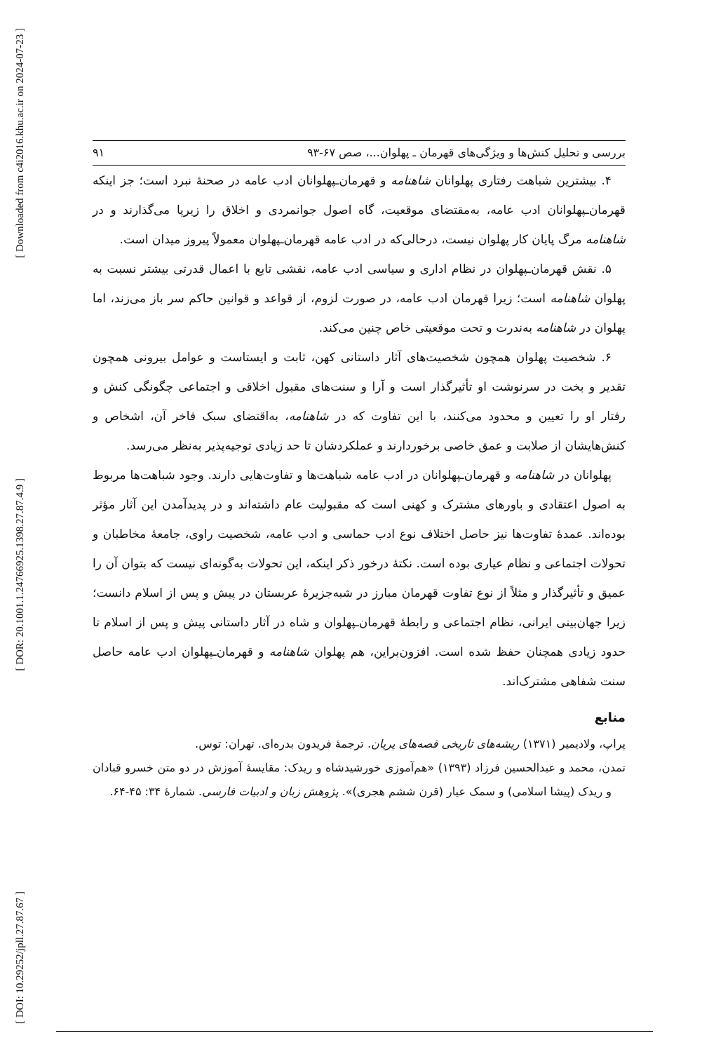[ Downloaded from c4i2016.khu.ac.ir on 2024-07-23 ]
[ DOR: 20.1001.1.24766925.1398.27.87.4.9 ]
[ DOI: 10.29252/jpll.27.87.67 ]
بررسی و تحلیل کنش‌ها و ویژگی‌های قهرمان ـ پهلوان...، صص ۶۷-۹۳ ۹۱
۴. بیشترین شباهت رفتاری پهلوانان شاهنامه و قهرمان‌ـپهلوانان ادب عامه در صحنهٔ نبرد است؛ جز اینکه قهرمان‌ـپهلوانان ادب عامه، به‌مقتضای موقعیت، گاه اصول جوانمردی و اخلاق را زیرپا می‌گذارند و در شاهنامه مرگ پایان کار پهلوان نیست، درحالی‌که در ادب عامه قهرمان‌ـپهلوان معمولاً پیروز میدان است.
۵. نقش قهرمان‌ـپهلوان در نظام اداری و سیاسی ادب عامه، نقشی تابع با اعمال قدرتی بیشتر نسبت به پهلوان شاهنامه است؛ زیرا قهرمان ادب عامه، در صورت لزوم، از قواعد و قوانین حاکم سر باز می‌زند، اما پهلوان در شاهنامه به‌ندرت و تحت موقعیتی خاص چنین می‌کند.
۶. شخصیت پهلوان همچون شخصیت‌های آثار داستانی کهن، ثابت و ایستاست و عوامل بیرونی همچون تقدیر و بخت در سرنوشت او تأثیرگذار است و آرا و سنت‌های مقبول اخلاقی و اجتماعی چگونگی کنش و رفتار او را تعیین و محدود می‌کنند، با این تفاوت که در شاهنامه، به‌اقتضای سبک فاخر آن، اشخاص و کنش‌هایشان از صلابت و عمق خاصی برخوردارند و عملکردشان تا حد زیادی توجیه‌پذیر به‌نظر می‌رسد.
پهلوانان در شاهنامه و قهرمان‌ـپهلوانان در ادب عامه شباهت‌ها و تفاوت‌هایی دارند. وجود شباهت‌ها مربوط به اصول اعتقادی و باورهای مشترک و کهنی است که مقبولیت عام داشته‌اند و در پدیدآمدن این آثار مؤثر بوده‌اند. عمدهٔ تفاوت‌ها نیز حاصل اختلاف نوع ادب حماسی و ادب عامه، شخصیت راوی، جامعهٔ مخاطبان و تحولات اجتماعی و نظام عیاری بوده است. نکتهٔ درخور ذکر اینکه، این تحولات به‌گونه‌ای نیست که بتوان آن را عمیق و تأثیرگذار و مثلاً از نوع تفاوت قهرمان مبارز در شبه‌جزیرهٔ عربستان در پیش و پس از اسلام دانست؛ زیرا جهان‌بینی ایرانی، نظام اجتماعی و رابطهٔ قهرمان‌ـپهلوان و شاه در آثار داستانی پیش و پس از اسلام تا حدود زیادی همچنان حفظ شده است. افزون‌براین، هم پهلوان شاهنامه و قهرمان‌ـپهلوان ادب عامه حاصل سنت شفاهی مشترک‌اند.
منابع
پراپ، ولادیمیر (۱۳۷۱) ریشه‌های تاریخی قصه‌های پریان. ترجمهٔ فریدون بدره‌ای. تهران: توس.
تمدن، محمد و عبدالحسین فرزاد (۱۳۹۳) «هم‌آموزی خورشیدشاه و ریدک: مقایسهٔ آموزش در دو متن خسرو قبادان و ریدک (پیشا اسلامی) و سمک عیار (قرن ششم هجری)». پژوهش زبان و ادبیات فارسی. شمارهٔ ۳۴: ۴۵-۶۴.